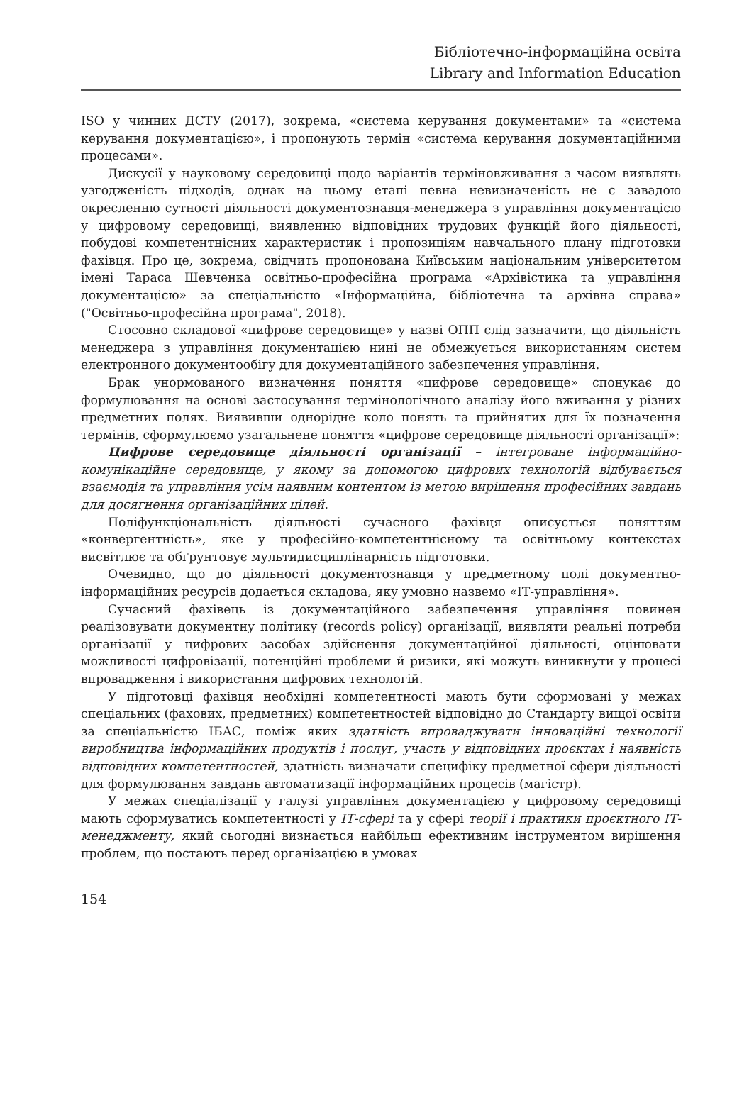Бібліотечно-інформаційна освіта
Library and Information Education
ISO у чинних ДСТУ (2017), зокрема, «система керування документами» та «система керування документацією», і пропонують термін «система керування документаційними процесами».
Дискусії у науковому середовищі щодо варіантів терміновживання з часом виявлять узгодженість підходів, однак на цьому етапі певна невизначеність не є завадою окресленню сутності діяльності документознавця-менеджера з управління документацією у цифровому середовищі, виявленню відповідних трудових функцій його діяльності, побудові компетентнісних характеристик і пропозиціям навчального плану підготовки фахівця. Про це, зокрема, свідчить пропонована Київським національним університетом імені Тараса Шевченка освітньо-професійна програма «Архівістика та управління документацією» за спеціальністю «Інформаційна, бібліотечна та архівна справа» ("Освітньо-професійна програма", 2018).
Стосовно складової «цифрове середовище» у назві ОПП слід зазначити, що діяльність менеджера з управління документацією нині не обмежується використанням систем електронного документообігу для документаційного забезпечення управління.
Брак унормованого визначення поняття «цифрове середовище» спонукає до формулювання на основі застосування термінологічного аналізу його вживання у різних предметних полях. Виявивши однорідне коло понять та прийнятих для їх позначення термінів, сформулюємо узагальнене поняття «цифрове середовище діяльності організації»:
Цифрове середовище діяльності організації – інтегроване інформаційно-комунікаційне середовище, у якому за допомогою цифрових технологій відбувається взаємодія та управління усім наявним контентом із метою вирішення професійних завдань для досягнення організаційних цілей.
Поліфункціональність діяльності сучасного фахівця описується поняттям «конвергентність», яке у професійно-компетентнісному та освітньому контекстах висвітлює та обґрунтовує мультидисциплінарність підготовки.
Очевидно, що до діяльності документознавця у предметному полі документно-інформаційних ресурсів додається складова, яку умовно назвемо «ІТ-управління».
Сучасний фахівець із документаційного забезпечення управління повинен реалізовувати документну політику (records policy) організації, виявляти реальні потреби організації у цифрових засобах здійснення документаційної діяльності, оцінювати можливості цифровізації, потенційні проблеми й ризики, які можуть виникнути у процесі впровадження і використання цифрових технологій.
У підготовці фахівця необхідні компетентності мають бути сформовані у межах спеціальних (фахових, предметних) компетентностей відповідно до Стандарту вищої освіти за спеціальністю ІБАС, поміж яких здатність впроваджувати інноваційні технології виробництва інформаційних продуктів і послуг, участь у відповідних проєктах і наявність відповідних компетентностей, здатність визначати специфіку предметної сфери діяльності для формулювання завдань автоматизації інформаційних процесів (магістр).
У межах спеціалізації у галузі управління документацією у цифровому середовищі мають сформуватись компетентності у ІТ-сфері та у сфері теорії і практики проєктного ІТ-менеджменту, який сьогодні визнається найбільш ефективним інструментом вирішення проблем, що постають перед організацією в умовах
154